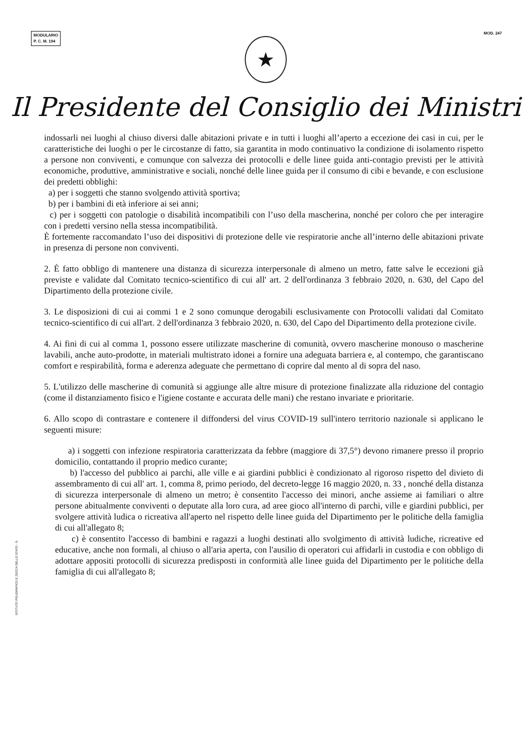MODULARIO
P. C. M. 194
MOD. 247
★
Il Presidente del Consiglio dei Ministri
indossarli nei luoghi al chiuso diversi dalle abitazioni private e in tutti i luoghi all’aperto a eccezione dei casi in cui, per le caratteristiche dei luoghi o per le circostanze di fatto, sia garantita in modo continuativo la condizione di isolamento rispetto a persone non conviventi, e comunque con salvezza dei protocolli e delle linee guida anti-contagio previsti per le attività economiche, produttive, amministrative e sociali, nonché delle linee guida per il consumo di cibi e bevande, e con esclusione dei predetti obblighi:
a) per i soggetti che stanno svolgendo attività sportiva;
b) per i bambini di età inferiore ai sei anni;
c) per i soggetti con patologie o disabilità incompatibili con l’uso della mascherina, nonché per coloro che per interagire con i predetti versino nella stessa incompatibilità.
È fortemente raccomandato l’uso dei dispositivi di protezione delle vie respiratorie anche all’interno delle abitazioni private in presenza di persone non conviventi.
2. È fatto obbligo di mantenere una distanza di sicurezza interpersonale di almeno un metro, fatte salve le eccezioni già previste e validate dal Comitato tecnico-scientifico di cui all' art. 2 dell'ordinanza 3 febbraio 2020, n. 630, del Capo del Dipartimento della protezione civile.
3. Le disposizioni di cui ai commi 1 e 2 sono comunque derogabili esclusivamente con Protocolli validati dal Comitato tecnico-scientifico di cui all'art. 2 dell'ordinanza 3 febbraio 2020, n. 630, del Capo del Dipartimento della protezione civile.
4. Ai fini di cui al comma 1, possono essere utilizzate mascherine di comunità, ovvero mascherine monouso o mascherine lavabili, anche auto-prodotte, in materiali multistrato idonei a fornire una adeguata barriera e, al contempo, che garantiscano comfort e respirabilità, forma e aderenza adeguate che permettano di coprire dal mento al di sopra del naso.
5. L'utilizzo delle mascherine di comunità si aggiunge alle altre misure di protezione finalizzate alla riduzione del contagio (come il distanziamento fisico e l'igiene costante e accurata delle mani) che restano invariate e prioritarie.
6. Allo scopo di contrastare e contenere il diffondersi del virus COVID-19 sull'intero territorio nazionale si applicano le seguenti misure:
a) i soggetti con infezione respiratoria caratterizzata da febbre (maggiore di 37,5°) devono rimanere presso il proprio domicilio, contattando il proprio medico curante;
b) l'accesso del pubblico ai parchi, alle ville e ai giardini pubblici è condizionato al rigoroso rispetto del divieto di assembramento di cui all' art. 1, comma 8, primo periodo, del decreto-legge 16 maggio 2020, n. 33 , nonché della distanza di sicurezza interpersonale di almeno un metro; è consentito l'accesso dei minori, anche assieme ai familiari o altre persone abitualmente conviventi o deputate alla loro cura, ad aree gioco all'interno di parchi, ville e giardini pubblici, per svolgere attività ludica o ricreativa all'aperto nel rispetto delle linee guida del Dipartimento per le politiche della famiglia di cui all'allegato 8;
c) è consentito l'accesso di bambini e ragazzi a luoghi destinati allo svolgimento di attività ludiche, ricreative ed educative, anche non formali, al chiuso o all'aria aperta, con l'ausilio di operatori cui affidarli in custodia e con obbligo di adottare appositi protocolli di sicurezza predisposti in conformità alle linee guida del Dipartimento per le politiche della famiglia di cui all'allegato 8;
ISTITUTO POLIGRAFICO E ZECCA DELLO STATO - S.